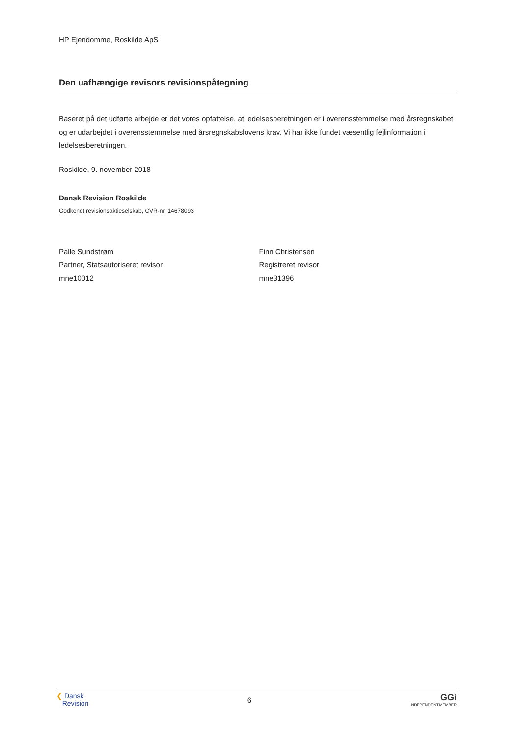HP Ejendomme, Roskilde ApS
Den uafhængige revisors revisionspåtegning
Baseret på det udførte arbejde er det vores opfattelse, at ledelsesberetningen er i overensstemmelse med årsregnskabet og er udarbejdet i overensstemmelse med årsregnskabslovens krav. Vi har ikke fundet væsentlig fejlinformation i ledelsesberetningen.
Roskilde, 9. november 2018
Dansk Revision Roskilde
Godkendt revisionsaktieselskab, CVR-nr. 14678093
Palle Sundstrøm
Partner, Statsautoriseret revisor
mne10012
Finn Christensen
Registreret revisor
mne31396
❮ Dansk
Revision
6
GGi
INDEPENDENT MEMBER